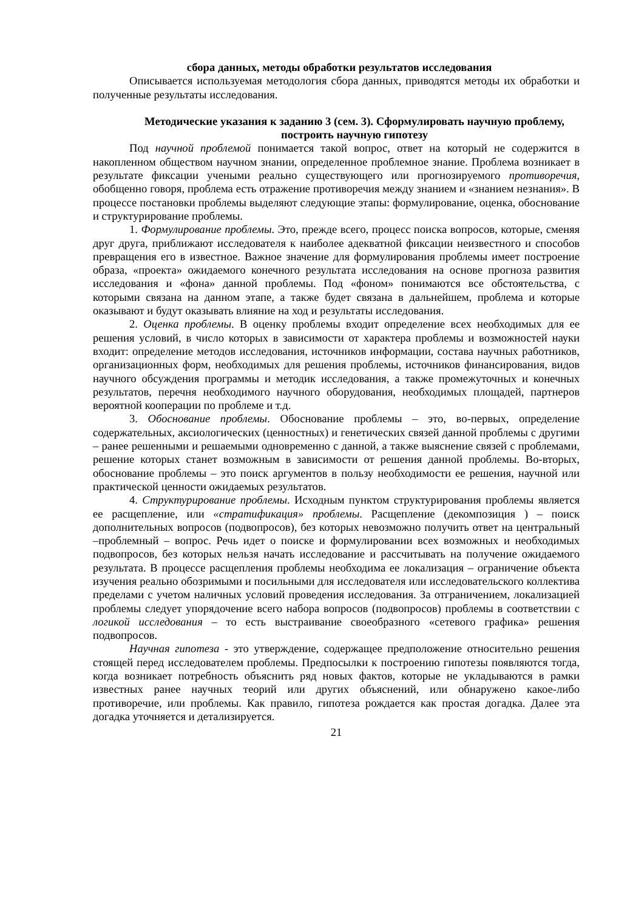сбора данных, методы обработки результатов исследования
Описывается используемая методология сбора данных, приводятся методы их обработки и полученные результаты исследования.
Методические указания к заданию 3 (сем. 3). Сформулировать научную проблему, построить научную гипотезу
Под научной проблемой понимается такой вопрос, ответ на который не содержится в накопленном обществом научном знании, определенное проблемное знание. Проблема возникает в результате фиксации учеными реально существующего или прогнозируемого противоречия, обобщенно говоря, проблема есть отражение противоречия между знанием и «знанием незнания». В процессе постановки проблемы выделяют следующие этапы: формулирование, оценка, обоснование и структурирование проблемы.
1. Формулирование проблемы. Это, прежде всего, процесс поиска вопросов, которые, сменяя друг друга, приближают исследователя к наиболее адекватной фиксации неизвестного и способов превращения его в известное. Важное значение для формулирования проблемы имеет построение образа, «проекта» ожидаемого конечного результата исследования на основе прогноза развития исследования и «фона» данной проблемы. Под «фоном» понимаются все обстоятельства, с которыми связана на данном этапе, а также будет связана в дальнейшем, проблема и которые оказывают и будут оказывать влияние на ход и результаты исследования.
2. Оценка проблемы. В оценку проблемы входит определение всех необходимых для ее решения условий, в число которых в зависимости от характера проблемы и возможностей науки входит: определение методов исследования, источников информации, состава научных работников, организационных форм, необходимых для решения проблемы, источников финансирования, видов научного обсуждения программы и методик исследования, а также промежуточных и конечных результатов, перечня необходимого научного оборудования, необходимых площадей, партнеров вероятной кооперации по проблеме и т.д.
3. Обоснование проблемы. Обоснование проблемы – это, во-первых, определение содержательных, аксиологических (ценностных) и генетических связей данной проблемы с другими – ранее решенными и решаемыми одновременно с данной, а также выяснение связей с проблемами, решение которых станет возможным в зависимости от решения данной проблемы. Во-вторых, обоснование проблемы – это поиск аргументов в пользу необходимости ее решения, научной или практической ценности ожидаемых результатов.
4. Структурирование проблемы. Исходным пунктом структурирования проблемы является ее расщепление, или «стратификация» проблемы. Расщепление (декомпозиция ) – поиск дополнительных вопросов (подвопросов), без которых невозможно получить ответ на центральный –проблемный – вопрос. Речь идет о поиске и формулировании всех возможных и необходимых подвопросов, без которых нельзя начать исследование и рассчитывать на получение ожидаемого результата. В процессе расщепления проблемы необходима ее локализация – ограничение объекта изучения реально обозримыми и посильными для исследователя или исследовательского коллектива пределами с учетом наличных условий проведения исследования. За отграничением, локализацией проблемы следует упорядочение всего набора вопросов (подвопросов) проблемы в соответствии с логикой исследования – то есть выстраивание своеобразного «сетевого графика» решения подвопросов.
Научная гипотеза - это утверждение, содержащее предположение относительно решения стоящей перед исследователем проблемы. Предпосылки к построению гипотезы появляются тогда, когда возникает потребность объяснить ряд новых фактов, которые не укладываются в рамки известных ранее научных теорий или других объяснений, или обнаружено какое-либо противоречие, или проблемы. Как правило, гипотеза рождается как простая догадка. Далее эта догадка уточняется и детализируется.
21